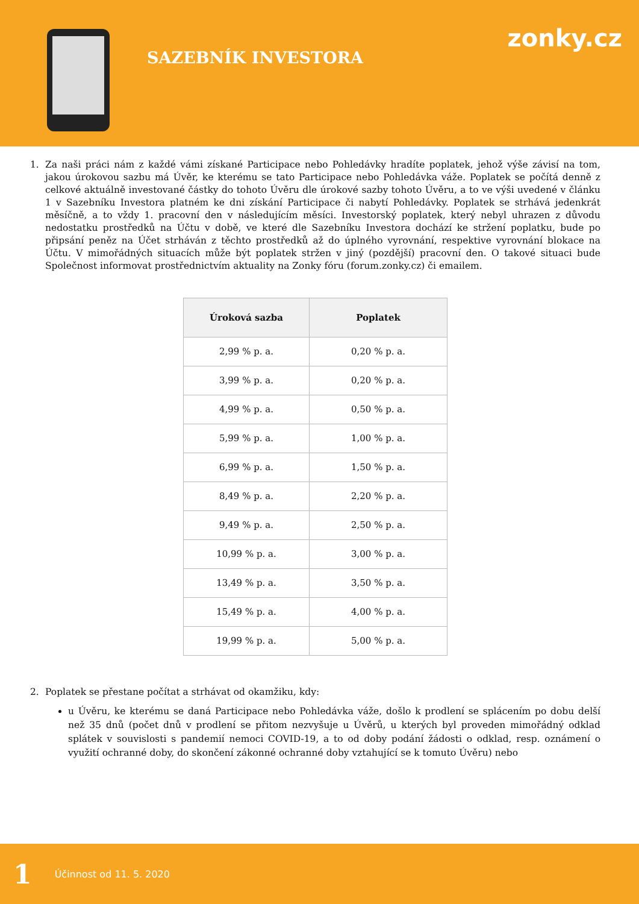SAZEBNÍK INVESTORA
zonky.cz
1. Za naši práci nám z každé vámi získané Participace nebo Pohledávky hradíte poplatek, jehož výše závisí na tom, jakou úrokovou sazbu má Úvěr, ke kterému se tato Participace nebo Pohledávka váže. Poplatek se počítá denně z celkové aktuálně investované částky do tohoto Úvěru dle úrokové sazby tohoto Úvěru, a to ve výši uvedené v článku 1 v Sazebníku Investora platném ke dni získání Participace či nabytí Pohledávky. Poplatek se strhává jedenkrát měsíčně, a to vždy 1. pracovní den v následujícím měsíci. Investorský poplatek, který nebyl uhrazen z důvodu nedostatku prostředků na Účtu v době, ve které dle Sazebníku Investora dochází ke stržení poplatku, bude po připsání peněz na Účet strháván z těchto prostředků až do úplného vyrovnání, respektive vyrovnání blokace na Účtu. V mimořádných situacích může být poplatek stržen v jiný (pozdější) pracovní den. O takové situaci bude Společnost informovat prostřednictvím aktuality na Zonky fóru (forum.zonky.cz) či emailem.
| Úroková sazba | Poplatek |
| --- | --- |
| 2,99 % p. a. | 0,20 % p. a. |
| 3,99 % p. a. | 0,20 % p. a. |
| 4,99 % p. a. | 0,50 % p. a. |
| 5,99 % p. a. | 1,00 % p. a. |
| 6,99 % p. a. | 1,50 % p. a. |
| 8,49 % p. a. | 2,20 % p. a. |
| 9,49 % p. a. | 2,50 % p. a. |
| 10,99 % p. a. | 3,00 % p. a. |
| 13,49 % p. a. | 3,50 % p. a. |
| 15,49 % p. a. | 4,00 % p. a. |
| 19,99 % p. a. | 5,00 % p. a. |
2. Poplatek se přestane počítat a strhávat od okamžiku, kdy:
u Úvěru, ke kterému se daná Participace nebo Pohledávka váže, došlo k prodlení se splácením po dobu delší než 35 dnů (počet dnů v prodlení se přitom nezvyšuje u Úvěrů, u kterých byl proveden mimořádný odklad splátek v souvislosti s pandemií nemoci COVID-19, a to od doby podání žádosti o odklad, resp. oznámení o využití ochranné doby, do skončení zákonné ochranné doby vztahující se k tomuto Úvěru) nebo
1 Účinnost od 11. 5. 2020